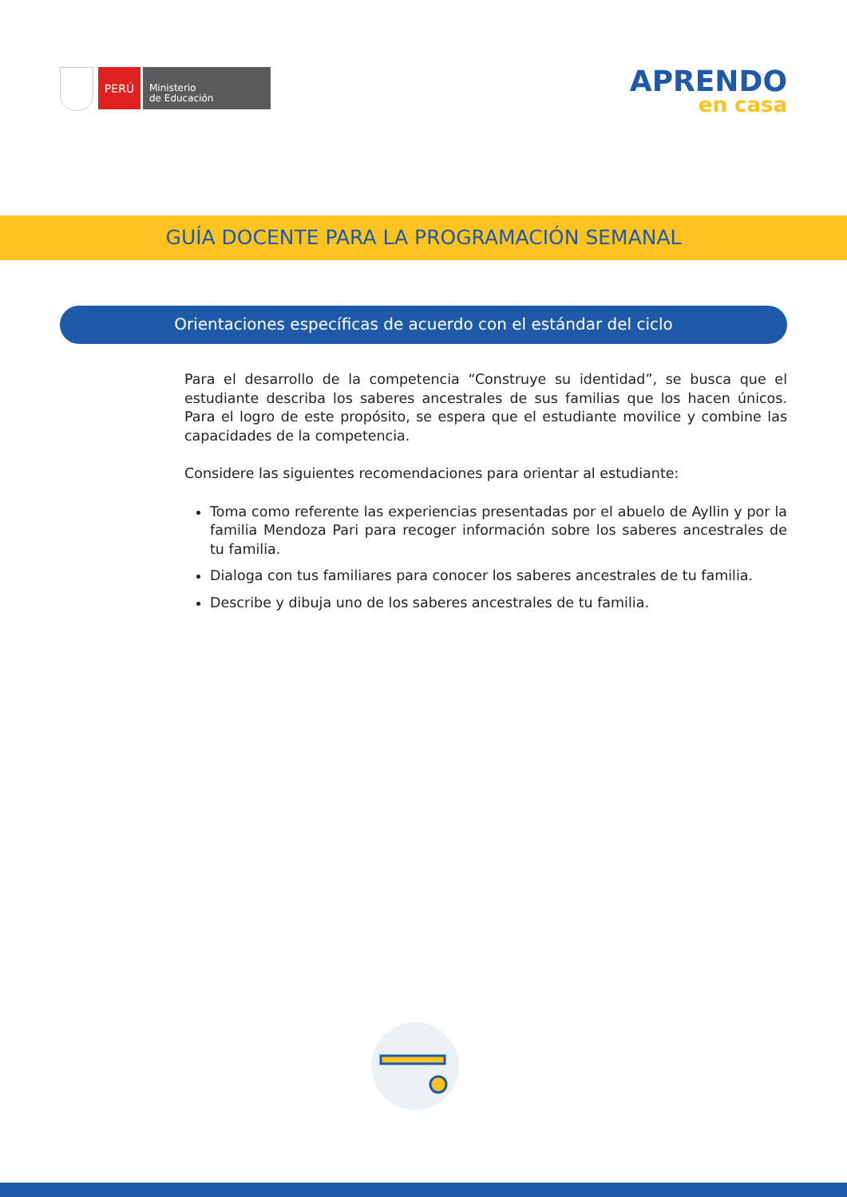PERÚ
Ministerio
de Educación
APRENDO
en casa
GUÍA DOCENTE PARA LA PROGRAMACIÓN SEMANAL
Orientaciones específicas de acuerdo con el estándar del ciclo
Para el desarrollo de la competencia “Construye su identidad”, se busca que el estudiante describa los saberes ancestrales de sus familias que los hacen únicos. Para el logro de este propósito, se espera que el estudiante movilice y combine las capacidades de la competencia.
Considere las siguientes recomendaciones para orientar al estudiante:
Toma como referente las experiencias presentadas por el abuelo de Ayllin y por la familia Mendoza Pari para recoger información sobre los saberes ancestrales de tu familia.
Dialoga con tus familiares para conocer los saberes ancestrales de tu familia.
Describe y dibuja uno de los saberes ancestrales de tu familia.